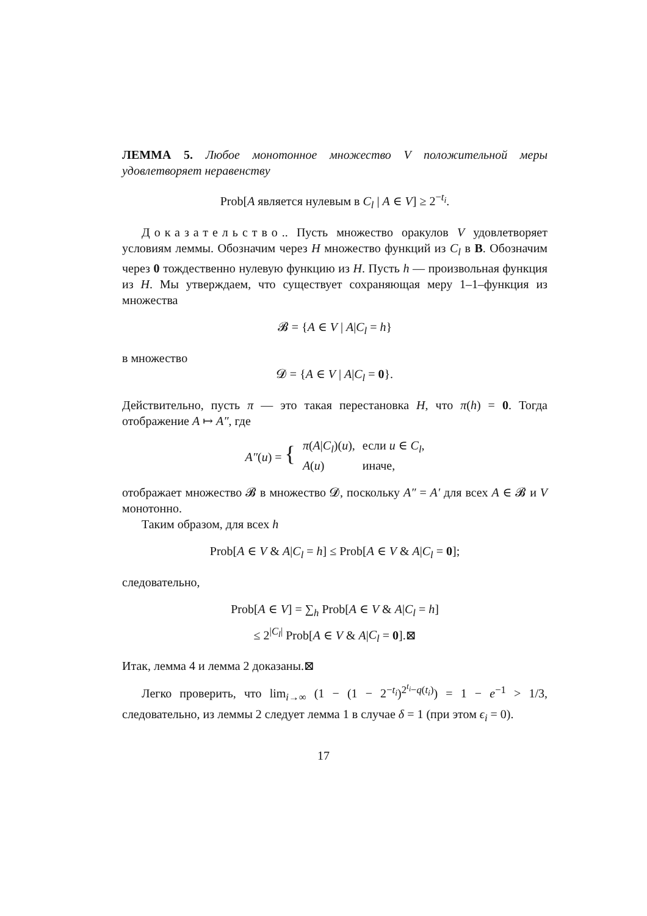ЛЕММА 5. Любое монотонное множество V положительной меры удовлетворяет неравенству
Prob[A является нулевым в C<sub>l</sub> | A ∈ V] ≥ 2<sup>−t<sub>i</sub></sup>.
Доказательство.. Пусть множество оракулов V удовлетворяет условиям леммы. Обозначим через H множество функций из C<sub>l</sub> в B. Обозначим через 0 тождественно нулевую функцию из H. Пусть h — произвольная функция из H. Мы утверждаем, что существует сохраняющая меру 1–1–функция из множества
𝓑 = {A ∈ V | A|C<sub>l</sub> = h}
в множество
𝓓 = {A ∈ V | A|C<sub>l</sub> = 0}.
Действительно, пусть π — это такая перестановка H, что π(h) = 0. Тогда отображение A ↦ A″, где
| A″ ( u ) = { | π ( A / C<sub>l</sub> )( u ), | если u ∈ C<sub>l</sub> , |
| | A ( u ) | иначе, |
отображает множество 𝓑 в множество 𝓓, поскольку A″ = A′ для всех A ∈ 𝓑 и V монотонно.
Таким образом, для всех h
Prob[A ∈ V & A|C<sub>l</sub> = h] ≤ Prob[A ∈ V & A|C<sub>l</sub> = 0];
следовательно,
Prob[A ∈ V] = ∑<sub>h</sub> Prob[A ∈ V & A|C<sub>l</sub> = h]
≤ 2<sup>|C<sub>l</sub>|</sup> Prob[A ∈ V & A|C<sub>l</sub> = 0].⊠
Итак, лемма 4 и лемма 2 доказаны.⊠
Легко проверить, что lim<sub>i→∞</sub> (1 − (1 − 2<sup>−t<sub>i</sub></sup>)<sup>2<sup>t<sub>i</sub></sup>−q(t<sub>i</sub>)</sup>) = 1 − e<sup>−1</sup> > 1/3, следовательно, из леммы 2 следует лемма 1 в случае δ = 1 (при этом ϵ<sub>i</sub> = 0).
17